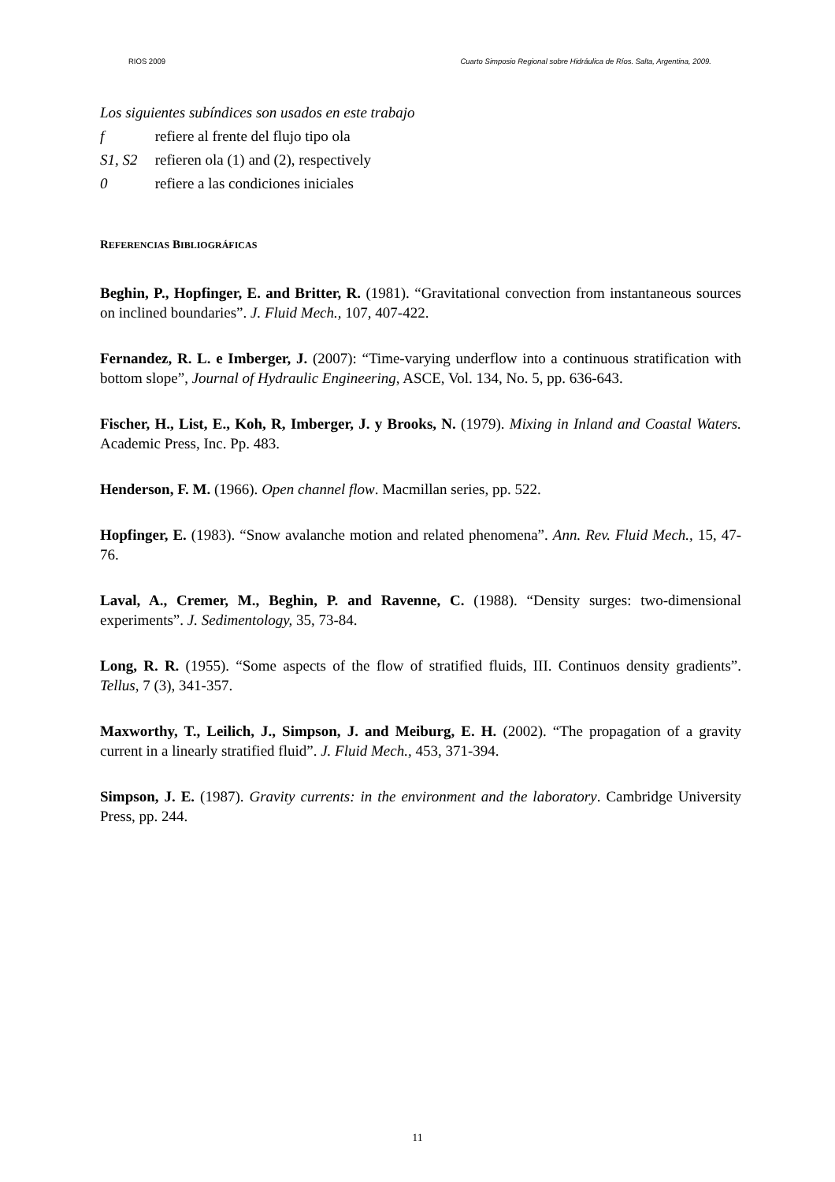RIOS 2009 Cuarto Simposio Regional sobre Hidráulica de Ríos. Salta, Argentina, 2009.
Los siguientes subíndices son usados en este trabajo
f refiere al frente del flujo tipo ola
S1, S2 refieren ola (1) and (2), respectively
0 refiere a las condiciones iniciales
REFERENCIAS BIBLIOGRÁFICAS
Beghin, P., Hopfinger, E. and Britter, R. (1981). “Gravitational convection from instantaneous sources on inclined boundaries”. J. Fluid Mech., 107, 407-422.
Fernandez, R. L. e Imberger, J. (2007): “Time-varying underflow into a continuous stratification with bottom slope”, Journal of Hydraulic Engineering, ASCE, Vol. 134, No. 5, pp. 636-643.
Fischer, H., List, E., Koh, R, Imberger, J. y Brooks, N. (1979). Mixing in Inland and Coastal Waters. Academic Press, Inc. Pp. 483.
Henderson, F. M. (1966). Open channel flow. Macmillan series, pp. 522.
Hopfinger, E. (1983). “Snow avalanche motion and related phenomena”. Ann. Rev. Fluid Mech., 15, 47-76.
Laval, A., Cremer, M., Beghin, P. and Ravenne, C. (1988). “Density surges: two-dimensional experiments”. J. Sedimentology, 35, 73-84.
Long, R. R. (1955). “Some aspects of the flow of stratified fluids, III. Continuos density gradients”. Tellus, 7 (3), 341-357.
Maxworthy, T., Leilich, J., Simpson, J. and Meiburg, E. H. (2002). “The propagation of a gravity current in a linearly stratified fluid”. J. Fluid Mech., 453, 371-394.
Simpson, J. E. (1987). Gravity currents: in the environment and the laboratory. Cambridge University Press, pp. 244.
11